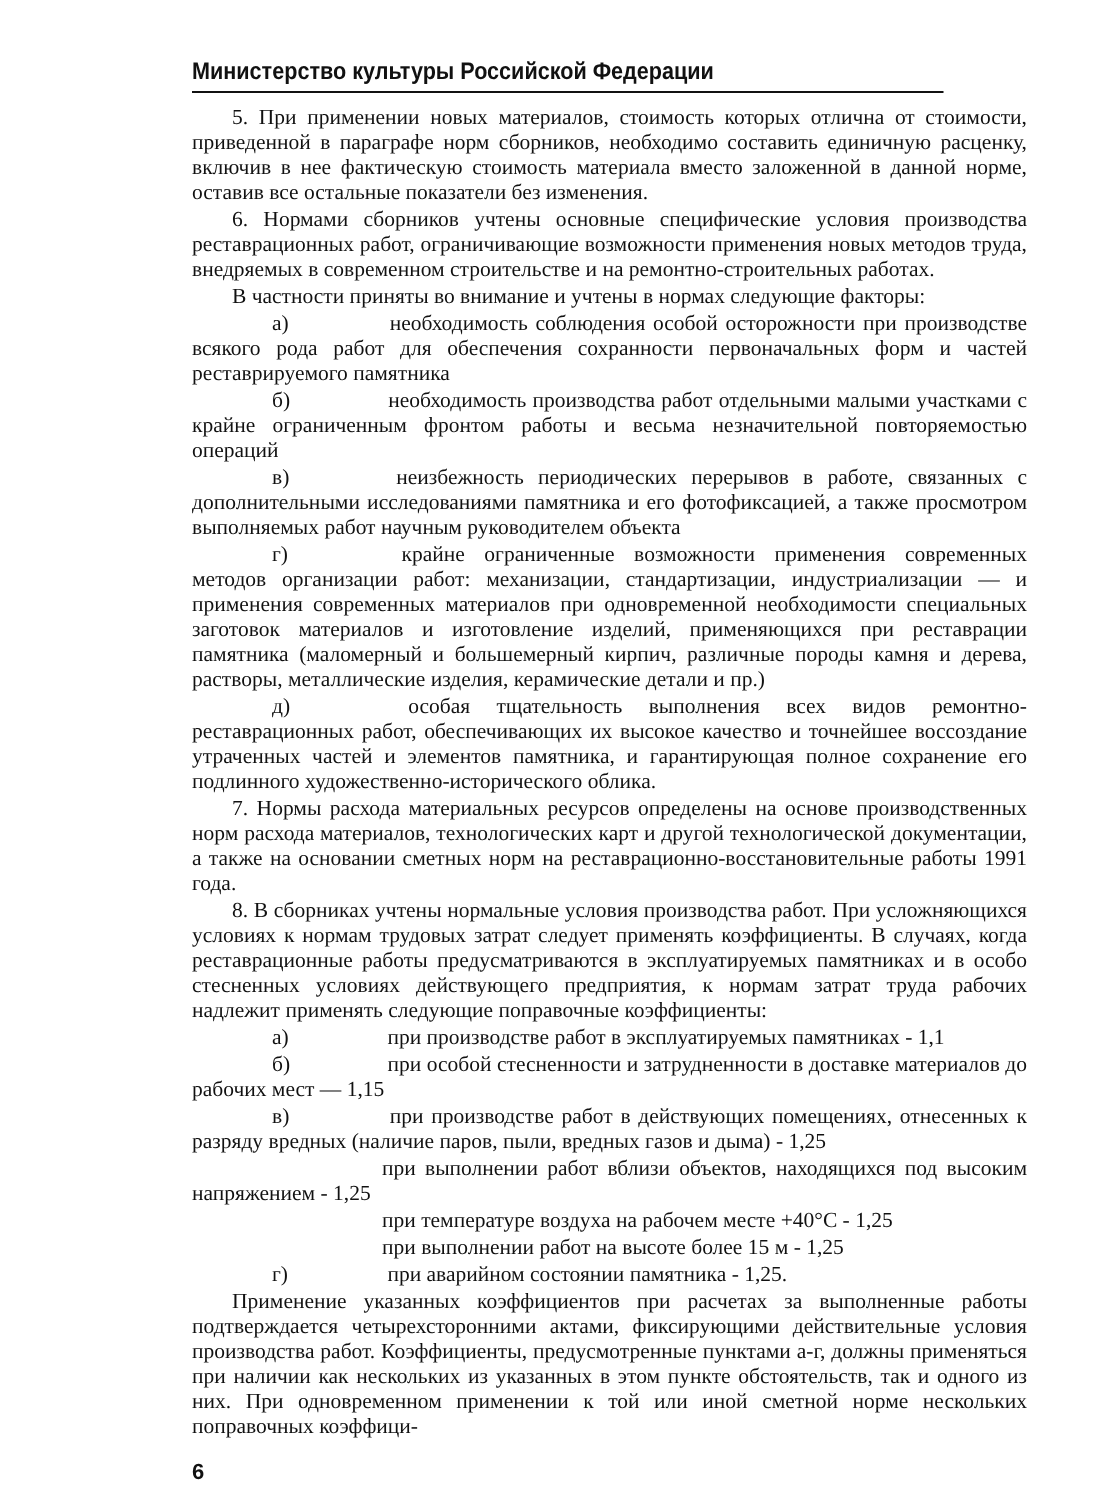Министерство культуры Российской Федерации
5. При применении новых материалов, стоимость которых отлична от стоимости, приведенной в параграфе норм сборников, необходимо составить единичную расценку, включив в нее фактическую стоимость материала вместо заложенной в данной норме, оставив все остальные показатели без изменения.
6. Нормами сборников учтены основные специфические условия производства реставрационных работ, ограничивающие возможности применения новых методов труда, внедряемых в современном строительстве и на ремонтно-строительных работах.
В частности приняты во внимание и учтены в нормах следующие факторы:
а) необходимость соблюдения особой осторожности при производстве всякого рода работ для обеспечения сохранности первоначальных форм и частей реставрируемого памятника
б) необходимость производства работ отдельными малыми участками с крайне ограниченным фронтом работы и весьма незначительной повторяемостью операций
в) неизбежность периодических перерывов в работе, связанных с дополнительными исследованиями памятника и его фотофиксацией, а также просмотром выполняемых работ научным руководителем объекта
г) крайне ограниченные возможности применения современных методов организации работ: механизации, стандартизации, индустриализации — и применения современных материалов при одновременной необходимости специальных заготовок материалов и изготовление изделий, применяющихся при реставрации памятника (маломерный и большемерный кирпич, различные породы камня и дерева, растворы, металлические изделия, керамические детали и пр.)
д) особая тщательность выполнения всех видов ремонтно-реставрационных работ, обеспечивающих их высокое качество и точнейшее воссоздание утраченных частей и элементов памятника, и гарантирующая полное сохранение его подлинного художественно-исторического облика.
7. Нормы расхода материальных ресурсов определены на основе производственных норм расхода материалов, технологических карт и другой технологической документации, а также на основании сметных норм на реставрационно-восстановительные работы 1991 года.
8. В сборниках учтены нормальные условия производства работ. При усложняющихся условиях к нормам трудовых затрат следует применять коэффициенты. В случаях, когда реставрационные работы предусматриваются в эксплуатируемых памятниках и в особо стесненных условиях действующего предприятия, к нормам затрат труда рабочих надлежит применять следующие поправочные коэффициенты:
а) при производстве работ в эксплуатируемых памятниках - 1,1
б) при особой стесненности и затрудненности в доставке материалов до рабочих мест — 1,15
в) при производстве работ в действующих помещениях, отнесенных к разряду вредных (наличие паров, пыли, вредных газов и дыма) - 1,25
при выполнении работ вблизи объектов, находящихся под высоким напряжением - 1,25
при температуре воздуха на рабочем месте +40°С - 1,25
при выполнении работ на высоте более 15 м - 1,25
г) при аварийном состоянии памятника - 1,25.
Применение указанных коэффициентов при расчетах за выполненные работы подтверждается четырехсторонними актами, фиксирующими действительные условия производства работ. Коэффициенты, предусмотренные пунктами а-г, должны применяться при наличии как нескольких из указанных в этом пункте обстоятельств, так и одного из них. При одновременном применении к той или иной сметной норме нескольких поправочных коэффици-
6